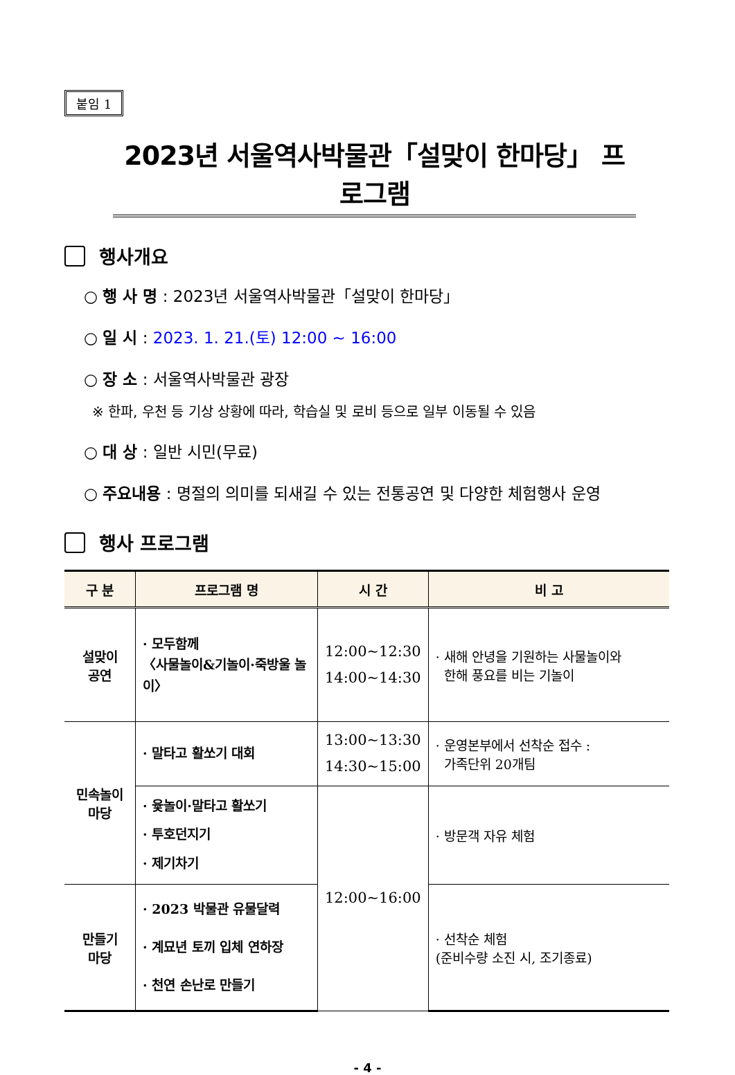붙임 1
2023년 서울역사박물관「설맞이 한마당」 프로그램
행사개요
○ 행 사 명 : 2023년 서울역사박물관「설맞이 한마당」
○ 일 시 : 2023. 1. 21.(토) 12:00 ~ 16:00
○ 장 소 : 서울역사박물관 광장
※ 한파, 우천 등 기상 상황에 따라, 학습실 및 로비 등으로 일부 이동될 수 있음
○ 대 상 : 일반 시민(무료)
○ 주요내용 : 명절의 의미를 되새길 수 있는 전통공연 및 다양한 체험행사 운영
행사 프로그램
| 구 분 | 프로그램 명 | 시 간 | 비 고 |
| --- | --- | --- | --- |
| 설맞이 공연 | · 모두함께 〈사물놀이&기놀이·죽방울 놀이〉 | 12:00~12:30 14:00~14:30 | · 새해 안녕을 기원하는 사물놀이와 한해 풍요를 비는 기놀이 |
| 민속놀이 마당 | · 말타고 활쏘기 대회 | 13:00~13:30 14:30~15:00 | · 운영본부에서 선착순 접수 : 가족단위 20개팀 |
| | · 윷놀이·말타고 활쏘기 · 투호던지기 · 제기차기 | 12:00~16:00 | · 방문객 자유 체험 |
| 만들기 마당 | · 2023 박물관 유물달력 · 계묘년 토끼 입체 연하장 · 천연 손난로 만들기 | | · 선착순 체험 (준비수량 소진 시, 조기종료) |
- 4 -